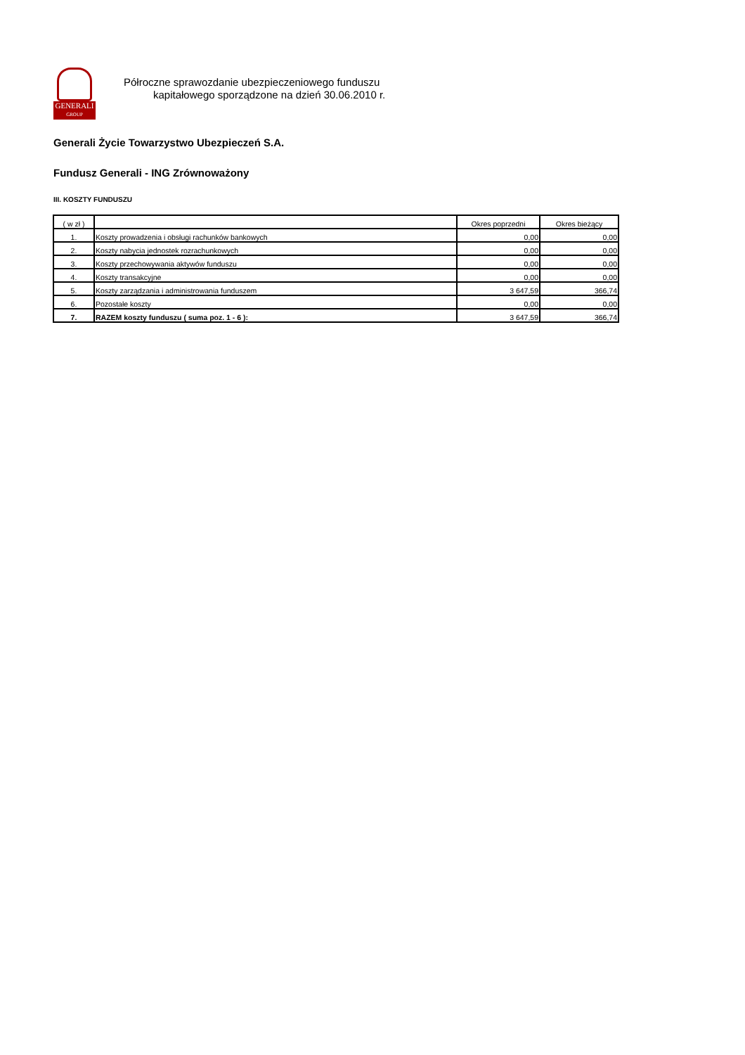GENERALI
GROUP
Półroczne sprawozdanie ubezpieczeniowego funduszu
kapitałowego sporządzone na dzień 30.06.2010 r.
Generali Życie Towarzystwo Ubezpieczeń S.A.
Fundusz Generali - ING Zrównoważony
III. KOSZTY FUNDUSZU
| ( w zł ) | | Okres poprzedni | Okres bieżący |
| --- | --- | --- | --- |
| 1. | Koszty prowadzenia i obsługi rachunków bankowych | 0,00 | 0,00 |
| 2. | Koszty nabycia jednostek rozrachunkowych | 0,00 | 0,00 |
| 3. | Koszty przechowywania aktywów funduszu | 0,00 | 0,00 |
| 4. | Koszty transakcyjne | 0,00 | 0,00 |
| 5. | Koszty zarządzania i administrowania funduszem | 3 647,59 | 366,74 |
| 6. | Pozostałe koszty | 0,00 | 0,00 |
| 7. | RAZEM koszty funduszu ( suma poz. 1 - 6 ): | 3 647,59 | 366,74 |